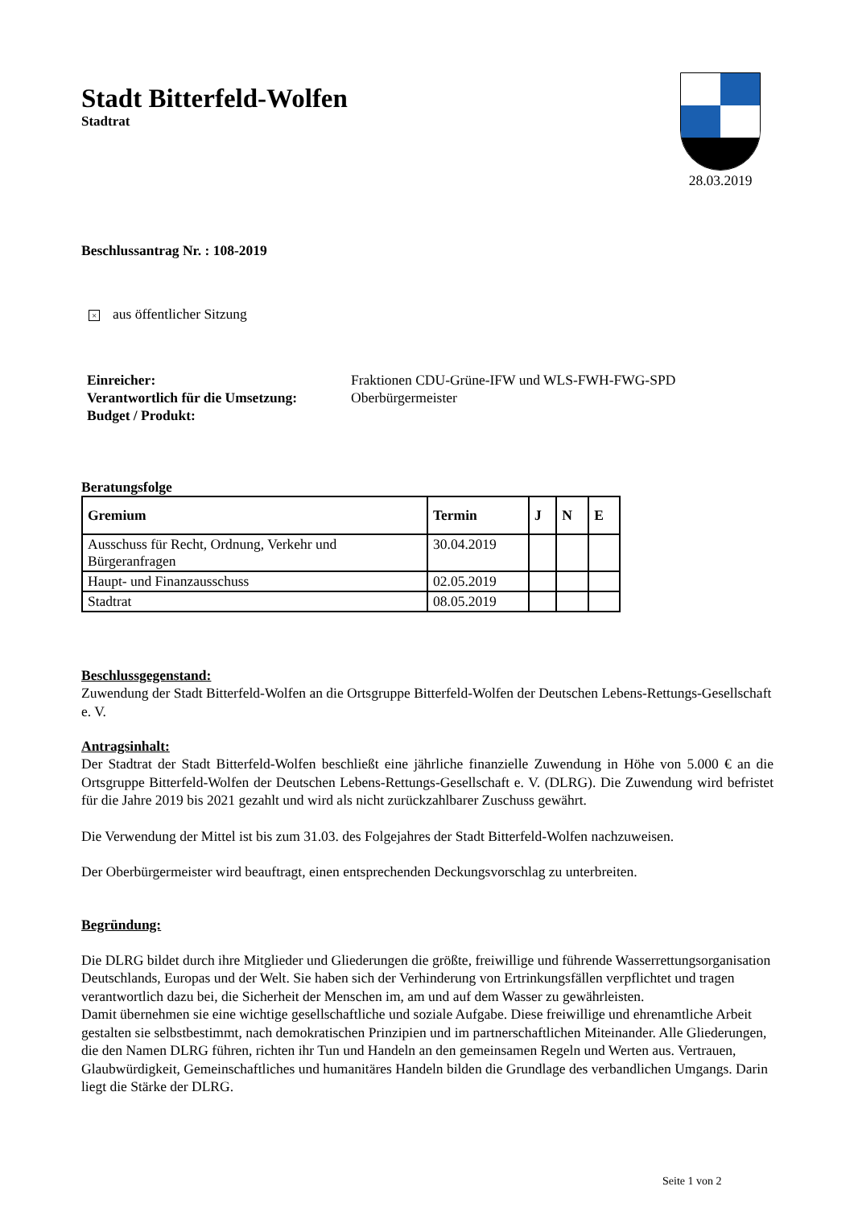28.03.2019
Stadt Bitterfeld-Wolfen
Stadtrat
Beschlussantrag Nr. : 108-2019
× aus öffentlicher Sitzung
Einreicher:
Verantwortlich für die Umsetzung:
Budget / Produkt:
Fraktionen CDU-Grüne-IFW und WLS-FWH-FWG-SPD
Oberbürgermeister
Beratungsfolge
| Gremium | Termin | J | N | E |
| --- | --- | --- | --- | --- |
| Ausschuss für Recht, Ordnung, Verkehr und Bürgeranfragen | 30.04.2019 | | | |
| Haupt- und Finanzausschuss | 02.05.2019 | | | |
| Stadtrat | 08.05.2019 | | | |
Beschlussgegenstand:
Zuwendung der Stadt Bitterfeld-Wolfen an die Ortsgruppe Bitterfeld-Wolfen der Deutschen Lebens-Rettungs-Gesellschaft e. V.
Antragsinhalt:
Der Stadtrat der Stadt Bitterfeld-Wolfen beschließt eine jährliche finanzielle Zuwendung in Höhe von 5.000 € an die Ortsgruppe Bitterfeld-Wolfen der Deutschen Lebens-Rettungs-Gesellschaft e. V. (DLRG). Die Zuwendung wird befristet für die Jahre 2019 bis 2021 gezahlt und wird als nicht zurückzahlbarer Zuschuss gewährt.
Die Verwendung der Mittel ist bis zum 31.03. des Folgejahres der Stadt Bitterfeld-Wolfen nachzuweisen.
Der Oberbürgermeister wird beauftragt, einen entsprechenden Deckungsvorschlag zu unterbreiten.
Begründung:
Die DLRG bildet durch ihre Mitglieder und Gliederungen die größte, freiwillige und führende Wasserrettungsorganisation Deutschlands, Europas und der Welt. Sie haben sich der Verhinderung von Ertrinkungsfällen verpflichtet und tragen verantwortlich dazu bei, die Sicherheit der Menschen im, am und auf dem Wasser zu gewährleisten.
Damit übernehmen sie eine wichtige gesellschaftliche und soziale Aufgabe. Diese freiwillige und ehrenamtliche Arbeit gestalten sie selbstbestimmt, nach demokratischen Prinzipien und im partnerschaftlichen Miteinander. Alle Gliederungen, die den Namen DLRG führen, richten ihr Tun und Handeln an den gemeinsamen Regeln und Werten aus. Vertrauen, Glaubwürdigkeit, Gemeinschaftliches und humanitäres Handeln bilden die Grundlage des verbandlichen Umgangs. Darin liegt die Stärke der DLRG.
Seite 1 von 2